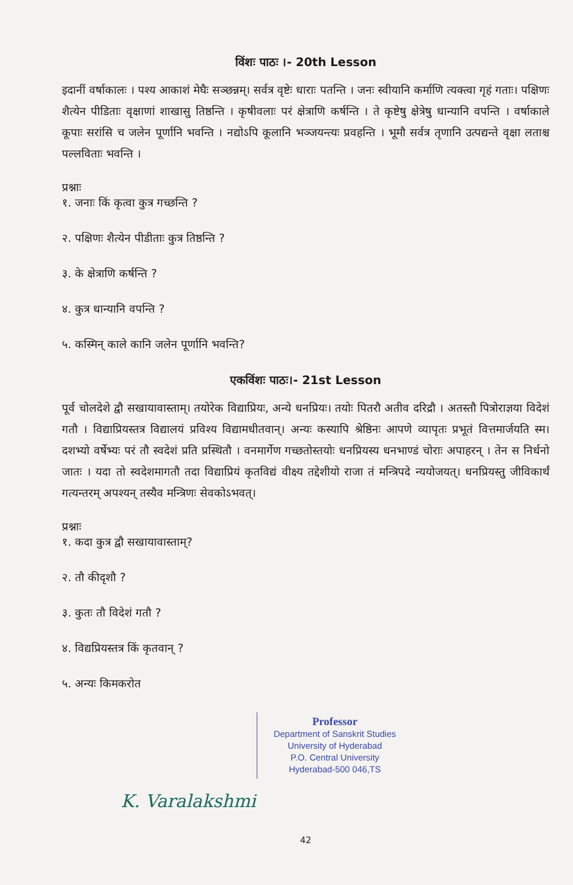विंशः पाठः ।- 20th Lesson
इदानीं वर्षाकालः । पश्य आकाशं मेघैः सञ्छन्नम्। सर्वत्र वृष्टेः धाराः पतन्ति । जनः स्वीयानि कर्माणि त्यक्त्वा गृहं गताः। पक्षिणः शैत्येन पीडिताः वृक्षाणां शाखासु तिष्ठन्ति । कृषीवलाः परं क्षेत्राणि कर्षन्ति । ते कृष्टेषु क्षेत्रेषु धान्यानि वपन्ति । वर्षाकाले कूपाः सरांसि च जलेन पूर्णानि भवन्ति । नद्योऽपि कूलानि भञ्जयन्त्यः प्रवहन्ति । भूमौ सर्वत्र तृणानि उत्पद्यन्ते वृक्षा लताश्च पल्लविताः भवन्ति ।
प्रश्नाः
१. जनाः किं कृत्वा कुत्र गच्छन्ति ?
२. पक्षिणः शैत्येन पीडीताः कुत्र तिष्ठन्ति ?
३. के क्षेत्राणि कर्षन्ति ?
४. कुत्र धान्यानि वपन्ति ?
५. कस्मिन् काले कानि जलेन पूर्णानि भवन्ति?
एकविंशः पाठः।- 21st Lesson
पूर्व चोलदेशे द्वौ सखायावास्ताम्। तयोरेक विद्याप्रियः, अन्ये धनप्रियः। तयोः पितरौ अतीव दरिद्रौ । अतस्तौ पित्रोराज्ञया विदेशं गतौ । विद्याप्रियस्तत्र विद्यालयं प्रविश्य विद्यामधीतवान्। अन्यः कस्यापि श्रेष्ठिनः आपणे व्यापृतः प्रभूतं वित्तमार्जयति स्म। दशभ्यो वर्षेभ्यः परं तौ स्वदेशं प्रति प्रस्थितौ । वनमार्गेण गच्छतोस्तयोः धनप्रियस्य धनभाण्डं चोराः अपाहरन् । तेन स निर्धनो जातः । यदा तो स्वदेशमागतौ तदा विद्याप्रियं कृतविद्यं वीक्ष्य तद्देशीयो राजा तं मन्त्रिपदे न्ययोजयत्। धनप्रियस्तु जीविकार्थं गत्यन्तरम् अपश्यन् तस्यैव मन्त्रिणः सेवकोऽभवत्।
प्रश्नाः
१. कदा कुत्र द्वौ सखायावास्ताम्?
२. तौ कीदृशौ ?
३. कुतः तौ विदेशं गतौ ?
४. विद्यप्रियस्तत्र किं कृतवान् ?
५. अन्यः किमकरोत
Professor
Department of Sanskrit Studies
University of Hyderabad
P.O. Central University
Hyderabad-500 046,TS
K. Varalakshmi
42